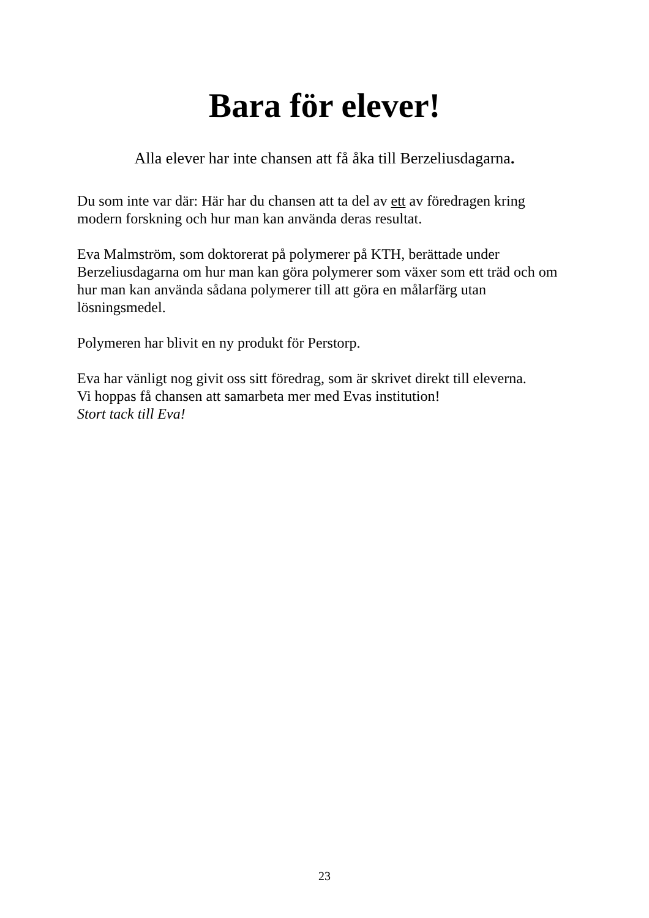Bara för elever!
Alla elever har inte chansen att få åka till Berzeliusdagarna.
Du som inte var där: Här har du chansen att ta del av ett av föredragen kring modern forskning och hur man kan använda deras resultat.
Eva Malmström, som doktorerat på polymerer på KTH, berättade under Berzeliusdagarna om hur man kan göra polymerer som växer som ett träd och om hur man kan använda sådana polymerer till att göra en målarfärg utan lösningsmedel.
Polymeren har blivit en ny produkt för Perstorp.
Eva har vänligt nog givit oss sitt föredrag, som är skrivet direkt till eleverna.
Vi hoppas få chansen att samarbeta mer med Evas institution!
Stort tack till Eva!
23